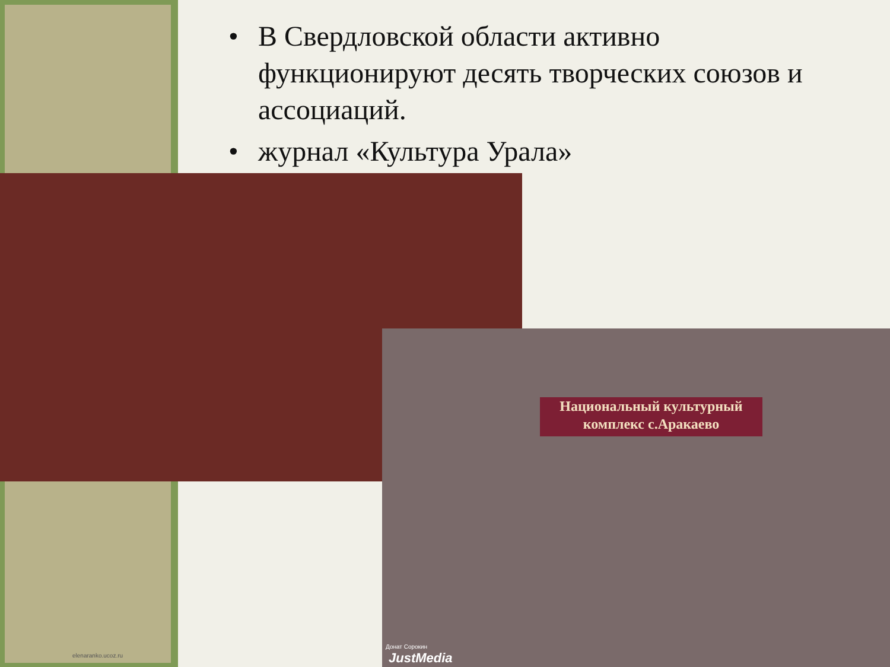• В Свердловской области активно функционируют десять творческих союзов и ассоциаций.
• журнал «Культура Урала»
Национальный культурный комплекс с.Аракаево
elenaranko.ucoz.ru
Донат Сорокин
JustMedia